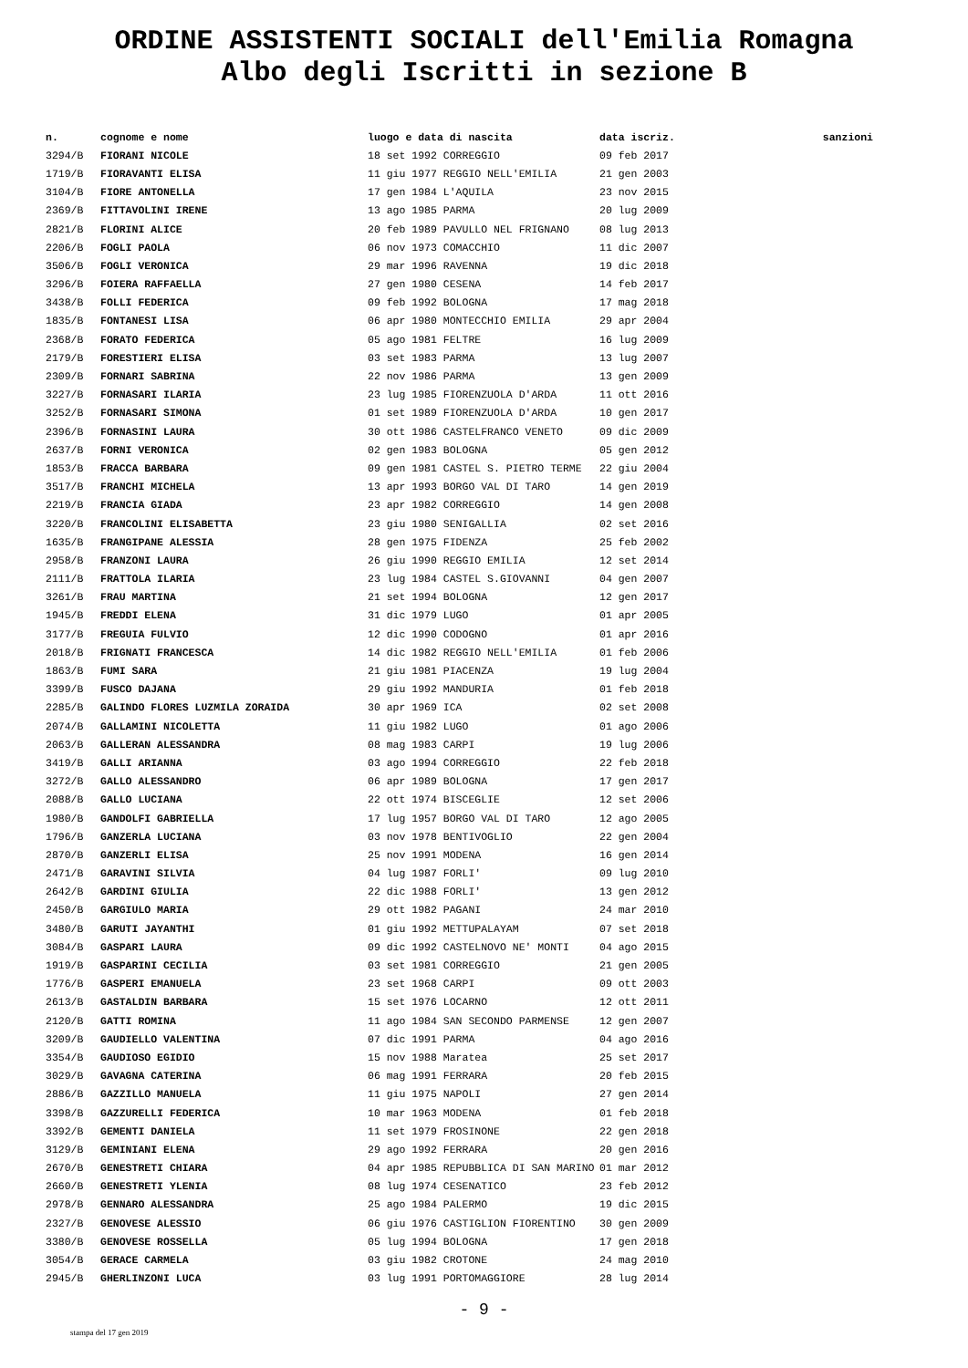ORDINE ASSISTENTI SOCIALI dell'Emilia Romagna
Albo degli Iscritti in sezione B
| n. | cognome e nome | luogo e data di nascita | data iscriz. | sanzioni |
| --- | --- | --- | --- | --- |
| 3294/B | FIORANI NICOLE | 18 set 1992 CORREGGIO | 09 feb 2017 | |
| 1719/B | FIORAVANTI ELISA | 11 giu 1977 REGGIO NELL'EMILIA | 21 gen 2003 | |
| 3104/B | FIORE ANTONELLA | 17 gen 1984 L'AQUILA | 23 nov 2015 | |
| 2369/B | FITTAVOLINI IRENE | 13 ago 1985 PARMA | 20 lug 2009 | |
| 2821/B | FLORINI ALICE | 20 feb 1989 PAVULLO NEL FRIGNANO | 08 lug 2013 | |
| 2206/B | FOGLI PAOLA | 06 nov 1973 COMACCHIO | 11 dic 2007 | |
| 3506/B | FOGLI VERONICA | 29 mar 1996 RAVENNA | 19 dic 2018 | |
| 3296/B | FOIERA RAFFAELLA | 27 gen 1980 CESENA | 14 feb 2017 | |
| 3438/B | FOLLI FEDERICA | 09 feb 1992 BOLOGNA | 17 mag 2018 | |
| 1835/B | FONTANESI LISA | 06 apr 1980 MONTECCHIO EMILIA | 29 apr 2004 | |
| 2368/B | FORATO FEDERICA | 05 ago 1981 FELTRE | 16 lug 2009 | |
| 2179/B | FORESTIERI ELISA | 03 set 1983 PARMA | 13 lug 2007 | |
| 2309/B | FORNARI SABRINA | 22 nov 1986 PARMA | 13 gen 2009 | |
| 3227/B | FORNASARI ILARIA | 23 lug 1985 FIORENZUOLA D'ARDA | 11 ott 2016 | |
| 3252/B | FORNASARI SIMONA | 01 set 1989 FIORENZUOLA D'ARDA | 10 gen 2017 | |
| 2396/B | FORNASINI LAURA | 30 ott 1986 CASTELFRANCO VENETO | 09 dic 2009 | |
| 2637/B | FORNI VERONICA | 02 gen 1983 BOLOGNA | 05 gen 2012 | |
| 1853/B | FRACCA BARBARA | 09 gen 1981 CASTEL S. PIETRO TERME | 22 giu 2004 | |
| 3517/B | FRANCHI MICHELA | 13 apr 1993 BORGO VAL DI TARO | 14 gen 2019 | |
| 2219/B | FRANCIA GIADA | 23 apr 1982 CORREGGIO | 14 gen 2008 | |
| 3220/B | FRANCOLINI ELISABETTA | 23 giu 1980 SENIGALLIA | 02 set 2016 | |
| 1635/B | FRANGIPANE ALESSIA | 28 gen 1975 FIDENZA | 25 feb 2002 | |
| 2958/B | FRANZONI LAURA | 26 giu 1990 REGGIO EMILIA | 12 set 2014 | |
| 2111/B | FRATTOLA ILARIA | 23 lug 1984 CASTEL S.GIOVANNI | 04 gen 2007 | |
| 3261/B | FRAU MARTINA | 21 set 1994 BOLOGNA | 12 gen 2017 | |
| 1945/B | FREDDI ELENA | 31 dic 1979 LUGO | 01 apr 2005 | |
| 3177/B | FREGUIA FULVIO | 12 dic 1990 CODOGNO | 01 apr 2016 | |
| 2018/B | FRIGNATI FRANCESCA | 14 dic 1982 REGGIO NELL'EMILIA | 01 feb 2006 | |
| 1863/B | FUMI SARA | 21 giu 1981 PIACENZA | 19 lug 2004 | |
| 3399/B | FUSCO DAJANA | 29 giu 1992 MANDURIA | 01 feb 2018 | |
| 2285/B | GALINDO FLORES LUZMILA ZORAIDA | 30 apr 1969 ICA | 02 set 2008 | |
| 2074/B | GALLAMINI NICOLETTA | 11 giu 1982 LUGO | 01 ago 2006 | |
| 2063/B | GALLERAN ALESSANDRA | 08 mag 1983 CARPI | 19 lug 2006 | |
| 3419/B | GALLI ARIANNA | 03 ago 1994 CORREGGIO | 22 feb 2018 | |
| 3272/B | GALLO ALESSANDRO | 06 apr 1989 BOLOGNA | 17 gen 2017 | |
| 2088/B | GALLO LUCIANA | 22 ott 1974 BISCEGLIE | 12 set 2006 | |
| 1980/B | GANDOLFI GABRIELLA | 17 lug 1957 BORGO VAL DI TARO | 12 ago 2005 | |
| 1796/B | GANZERLA LUCIANA | 03 nov 1978 BENTIVOGLIO | 22 gen 2004 | |
| 2870/B | GANZERLI ELISA | 25 nov 1991 MODENA | 16 gen 2014 | |
| 2471/B | GARAVINI SILVIA | 04 lug 1987 FORLI' | 09 lug 2010 | |
| 2642/B | GARDINI GIULIA | 22 dic 1988 FORLI' | 13 gen 2012 | |
| 2450/B | GARGIULO MARIA | 29 ott 1982 PAGANI | 24 mar 2010 | |
| 3480/B | GARUTI JAYANTHI | 01 giu 1992 METTUPALAYAM | 07 set 2018 | |
| 3084/B | GASPARI LAURA | 09 dic 1992 CASTELNOVO NE' MONTI | 04 ago 2015 | |
| 1919/B | GASPARINI CECILIA | 03 set 1981 CORREGGIO | 21 gen 2005 | |
| 1776/B | GASPERI EMANUELA | 23 set 1968 CARPI | 09 ott 2003 | |
| 2613/B | GASTALDIN BARBARA | 15 set 1976 LOCARNO | 12 ott 2011 | |
| 2120/B | GATTI ROMINA | 11 ago 1984 SAN SECONDO PARMENSE | 12 gen 2007 | |
| 3209/B | GAUDIELLO VALENTINA | 07 dic 1991 PARMA | 04 ago 2016 | |
| 3354/B | GAUDIOSO EGIDIO | 15 nov 1988 Maratea | 25 set 2017 | |
| 3029/B | GAVAGNA CATERINA | 06 mag 1991 FERRARA | 20 feb 2015 | |
| 2886/B | GAZZILLO MANUELA | 11 giu 1975 NAPOLI | 27 gen 2014 | |
| 3398/B | GAZZURELLI FEDERICA | 10 mar 1963 MODENA | 01 feb 2018 | |
| 3392/B | GEMENTI DANIELA | 11 set 1979 FROSINONE | 22 gen 2018 | |
| 3129/B | GEMINIANI ELENA | 29 ago 1992 FERRARA | 20 gen 2016 | |
| 2670/B | GENESTRETI CHIARA | 04 apr 1985 REPUBBLICA DI SAN MARINO | 01 mar 2012 | |
| 2660/B | GENESTRETI YLENIA | 08 lug 1974 CESENATICO | 23 feb 2012 | |
| 2978/B | GENNARO ALESSANDRA | 25 ago 1984 PALERMO | 19 dic 2015 | |
| 2327/B | GENOVESE ALESSIO | 06 giu 1976 CASTIGLION FIORENTINO | 30 gen 2009 | |
| 3380/B | GENOVESE ROSSELLA | 05 lug 1994 BOLOGNA | 17 gen 2018 | |
| 3054/B | GERACE CARMELA | 03 giu 1982 CROTONE | 24 mag 2010 | |
| 2945/B | GHERLINZONI LUCA | 03 lug 1991 PORTOMAGGIORE | 28 lug 2014 | |
- 9 -
stampa del 17 gen 2019